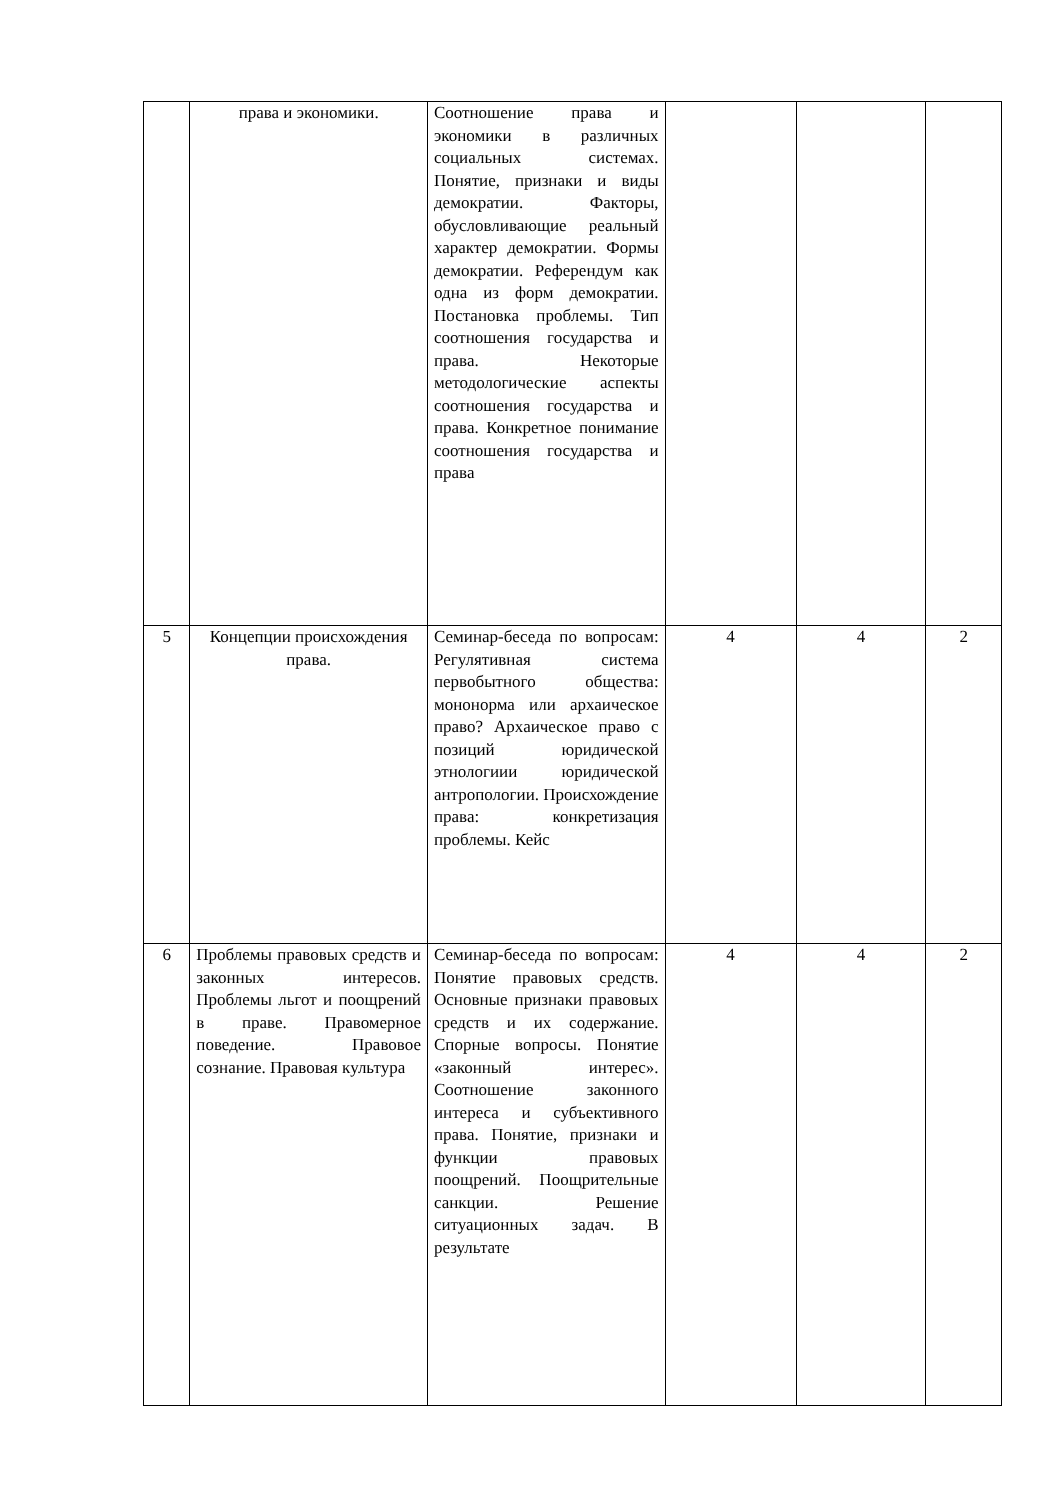| | права и экономики. | Соотношение права и экономики в различных социальных системах. Понятие, признаки и виды демократии. Факторы, обусловливающие реальный характер демократии. Формы демократии. Референдум как одна из форм демократии. Постановка проблемы. Тип соотношения государства и права. Некоторые методологические аспекты соотношения государства и права. Конкретное понимание соотношения государства и права | | | |
| 5 | Концепции происхождения права. | Семинар-беседа по вопросам: Регулятивная система первобытного общества: мононорма или архаическое право? Архаическое право с позиций юридической этнологиии юридической антропологии. Происхождение права: конкретизация проблемы. Кейс | 4 | 4 | 2 |
| 6 | Проблемы правовых средств и законных интересов. Проблемы льгот и поощрений в праве. Правомерное поведение. Правовое сознание. Правовая культура | Семинар-беседа по вопросам: Понятие правовых средств. Основные признаки правовых средств и их содержание. Спорные вопросы. Понятие «законный интерес». Соотношение законного интереса и субъективного права. Понятие, признаки и функции правовых поощрений. Поощрительные санкции. Решение ситуационных задач. В результате | 4 | 4 | 2 |